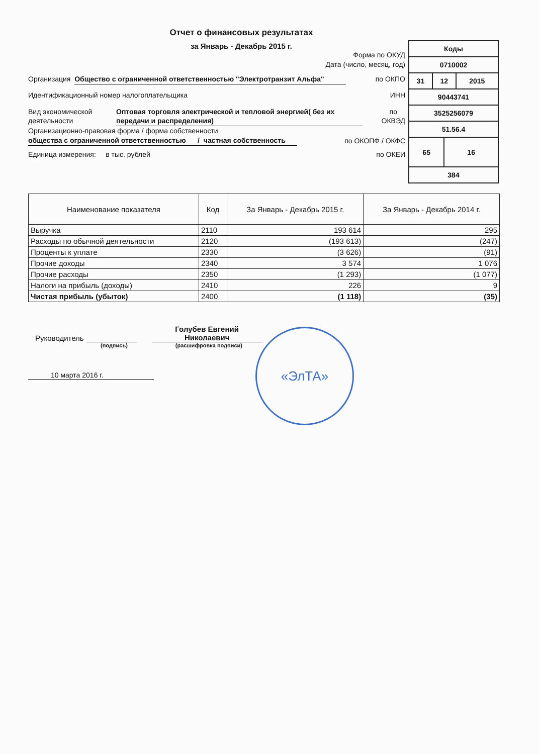Отчет о финансовых результатах
за Январь - Декабрь 2015 г.
| Коды | | | |
| 0710002 | | | |
| 31 | 12 | | 2015 |
| 90443741 | | | |
| 3525256079 | | | |
| 51.56.4 | | | |
| 65 | | 16 | |
| 384 | | | |
Форма по ОКУД
Дата (число, месяц, год)
Организация Общество с ограниченной ответственностью "Электротранзит Альфа" по ОКПО
Идентификационный номер налогоплательщика ИНН
Вид экономической деятельности Оптовая торговля электрической и тепловой энергией( без их передачи и распределения) по
ОКВЭД
Организационно-правовая форма / форма собственности
общества с ограниченной ответственностью / частная собственность по ОКОПФ / ОКФС
Единица измерения: в тыс. рублей по ОКЕИ
| Наименование показателя | Код | За Январь - Декабрь 2015 г. | За Январь - Декабрь 2014 г. |
| --- | --- | --- | --- |
| Выручка | 2110 | 193 614 | 295 |
| Расходы по обычной деятельности | 2120 | (193 613) | (247) |
| Проценты к уплате | 2330 | (3 626) | (91) |
| Прочие доходы | 2340 | 3 574 | 1 076 |
| Прочие расходы | 2350 | (1 293) | (1 077) |
| Налоги на прибыль (доходы) | 2410 | 226 | 9 |
| Чистая прибыль (убыток) | 2400 | (1 118) | (35) |
Руководитель Голубев Евгений Николаевич
(подпись) (расшифровка подписи)
10 марта 2016 г.
«ЭлТА»